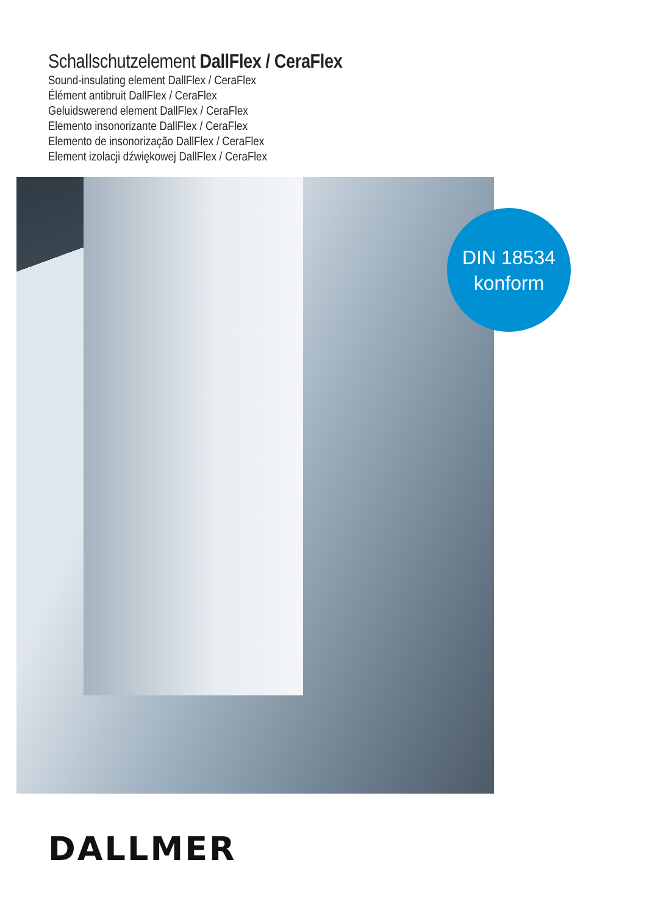Schallschutzelement DallFlex / CeraFlex
Sound-insulating element DallFlex / CeraFlex
Élément antibruit DallFlex / CeraFlex
Geluidswerend element DallFlex / CeraFlex
Elemento insonorizante DallFlex / CeraFlex
Elemento de insonorização DallFlex / CeraFlex
Element izolacji dźwiękowej DallFlex / CeraFlex
DIN 18534
konform
DALLMER